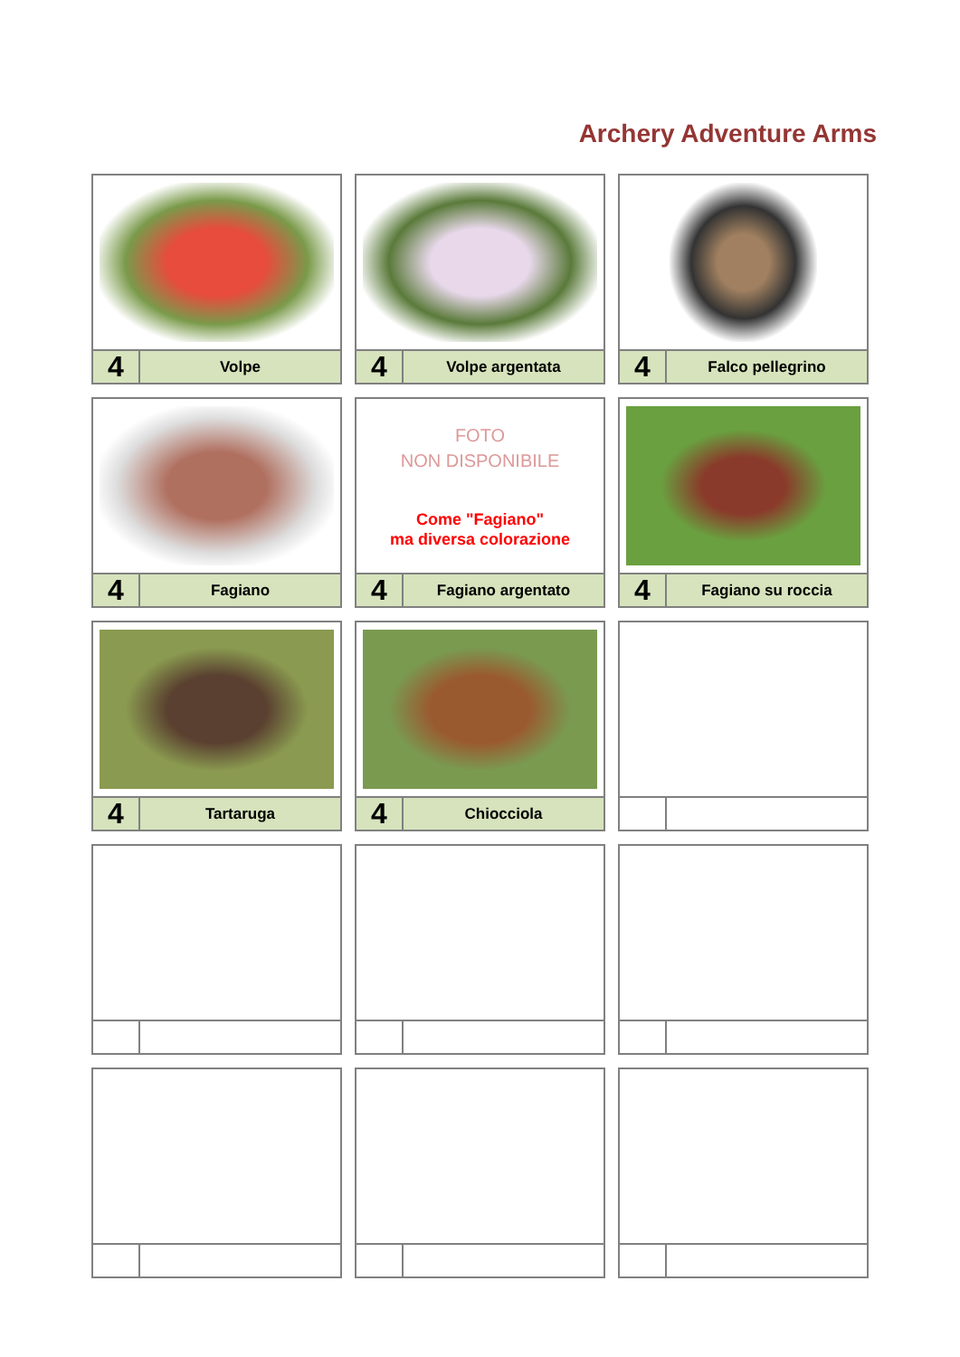Archery Adventure Arms
4
Volpe
4
Volpe argentata
4
Falco pellegrino
4
Fagiano
FOTO
NON DISPONIBILE
Come "Fagiano"
ma diversa colorazione
4
Fagiano argentato
4
Fagiano su roccia
4
Tartaruga
4
Chiocciola